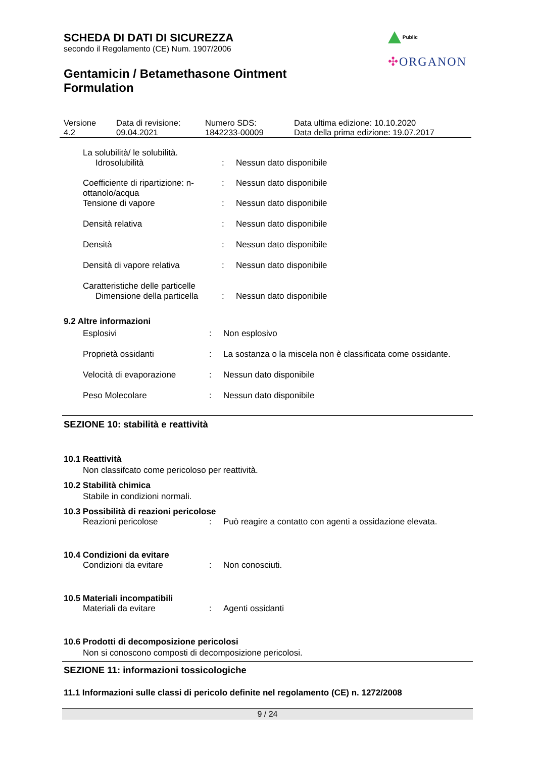Public
✣ORGANON
SCHEDA DI DATI DI SICUREZZA
secondo il Regolamento (CE) Num. 1907/2006
Gentamicin / Betamethasone Ointment
Formulation
| Versione 4.2 | Data di revisione: 09.04.2021 | Numero SDS: 1842233-00009 | Data ultima edizione: 10.10.2020 Data della prima edizione: 19.07.2017 |
| La solubilità/ le solubilità. | | |
| Idrosolubilità | : | Nessun dato disponibile |
| Coefficiente di ripartizione: n-ottanolo/acqua | : | Nessun dato disponibile |
| Tensione di vapore | : | Nessun dato disponibile |
| Densità relativa | : | Nessun dato disponibile |
| Densità | : | Nessun dato disponibile |
| Densità di vapore relativa | : | Nessun dato disponibile |
| Caratteristiche delle particelle | | |
| Dimensione della particella | : | Nessun dato disponibile |
9.2 Altre informazioni
| Esplosivi | : | Non esplosivo |
| Proprietà ossidanti | : | La sostanza o la miscela non è classificata come ossidante. |
| Velocità di evaporazione | : | Nessun dato disponibile |
| Peso Molecolare | : | Nessun dato disponibile |
SEZIONE 10: stabilità e reattività
10.1 Reattività
Non classifcato come pericoloso per reattività.
10.2 Stabilità chimica
Stabile in condizioni normali.
10.3 Possibilità di reazioni pericolose
| Reazioni pericolose | : | Può reagire a contatto con agenti a ossidazione elevata. |
10.4 Condizioni da evitare
| Condizioni da evitare | : | Non conosciuti. |
10.5 Materiali incompatibili
| Materiali da evitare | : | Agenti ossidanti |
10.6 Prodotti di decomposizione pericolosi
Non si conoscono composti di decomposizione pericolosi.
SEZIONE 11: informazioni tossicologiche
11.1 Informazioni sulle classi di pericolo definite nel regolamento (CE) n. 1272/2008
9 / 24